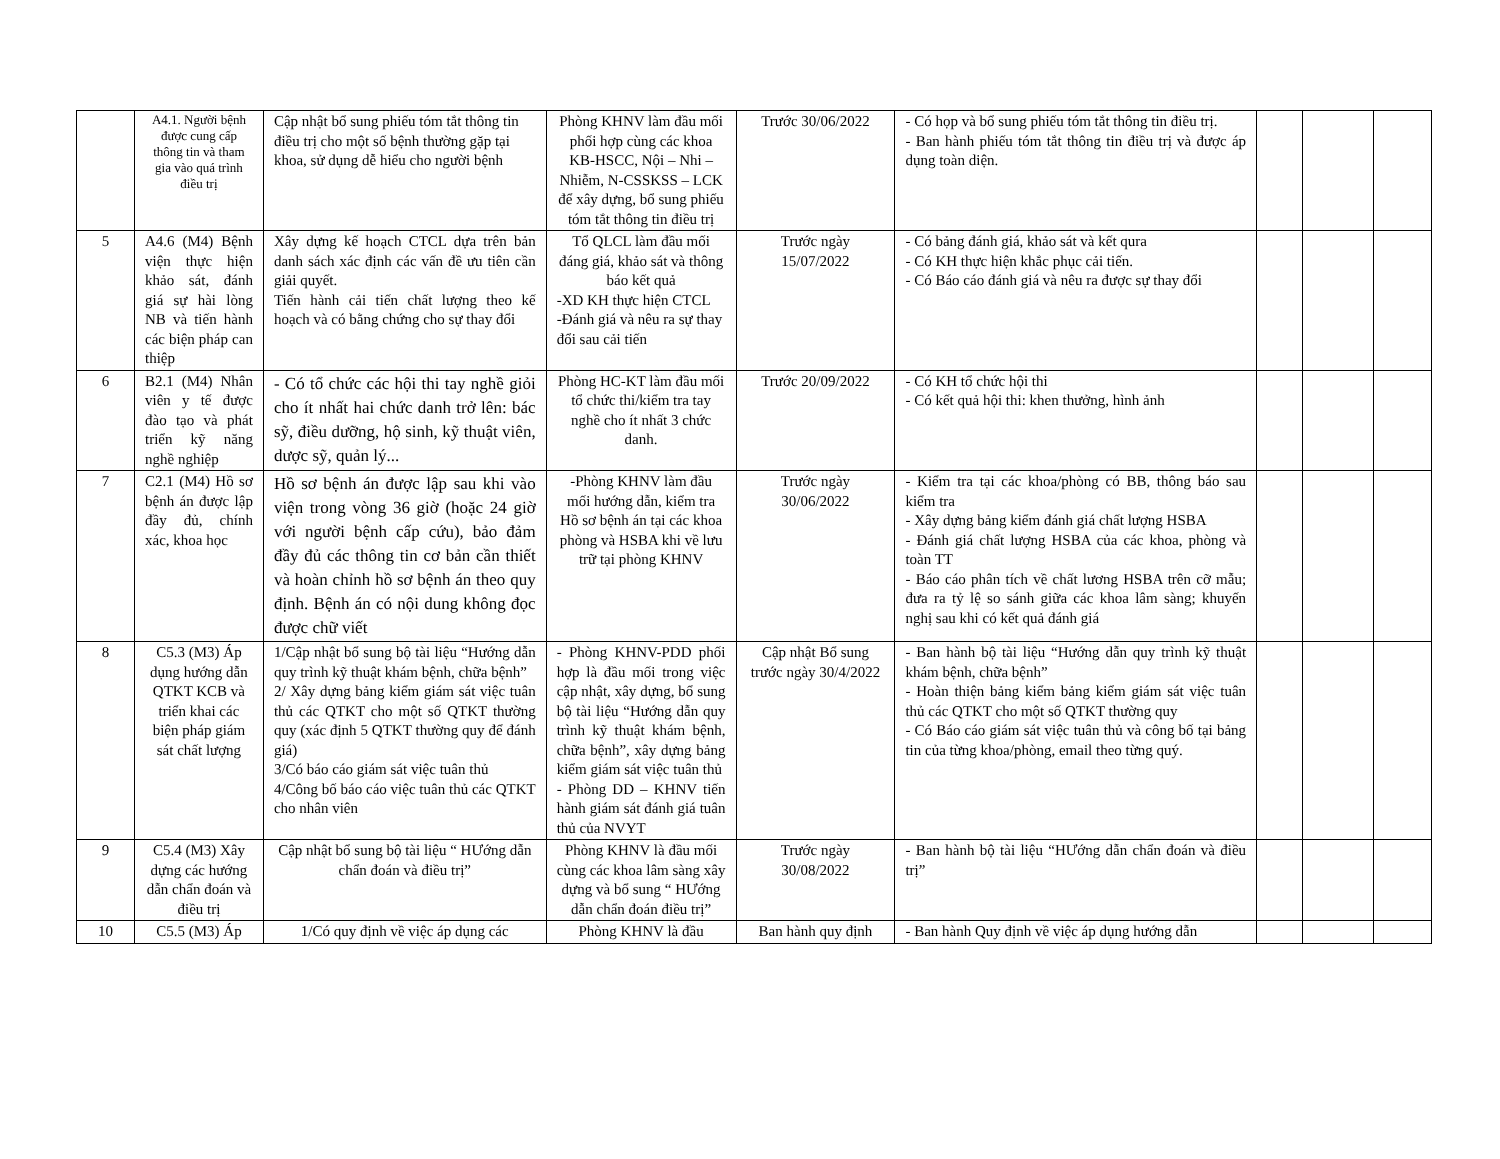| | A4.1. Người bệnh được cung cấp thông tin và tham gia vào quá trình điều trị | Cập nhật bổ sung phiếu tóm tắt thông tin điều trị cho một số bệnh thường gặp tại khoa, sử dụng dễ hiểu cho người bệnh | Phòng KHNV làm đầu mối phối hợp cùng các khoa KB-HSCC, Nội – Nhi – Nhiễm, N-CSSKSS – LCK để xây dựng, bổ sung phiếu tóm tắt thông tin điều trị | Trước 30/06/2022 | - Có họp và bổ sung phiếu tóm tắt thông tin điều trị. - Ban hành phiếu tóm tắt thông tin điều trị và được áp dụng toàn diện. | | | |
| 5 | A4.6 (M4) Bệnh viện thực hiện khảo sát, đánh giá sự hài lòng NB và tiến hành các biện pháp can thiệp | Xây dựng kế hoạch CTCL dựa trên bản danh sách xác định các vấn đề ưu tiên cần giải quyết. Tiến hành cải tiến chất lượng theo kế hoạch và có bằng chứng cho sự thay đổi | Tổ QLCL làm đầu mối đáng giá, khảo sát và thông báo kết quả -XD KH thực hiện CTCL -Đánh giá và nêu ra sự thay đổi sau cải tiến | Trước ngày 15/07/2022 | - Có bảng đánh giá, khảo sát và kết qura - Có KH thực hiện khắc phục cải tiến. - Có Báo cáo đánh giá và nêu ra được sự thay đổi | | | |
| 6 | B2.1 (M4) Nhân viên y tế được đào tạo và phát triển kỹ năng nghề nghiệp | - Có tổ chức các hội thi tay nghề giỏi cho ít nhất hai chức danh trở lên: bác sỹ, điều dưỡng, hộ sinh, kỹ thuật viên, dược sỹ, quản lý... | Phòng HC-KT làm đầu mối tổ chức thi/kiểm tra tay nghề cho ít nhất 3 chức danh. | Trước 20/09/2022 | - Có KH tổ chức hội thi - Có kết quả hội thi: khen thưởng, hình ảnh | | | |
| 7 | C2.1 (M4) Hồ sơ bệnh án được lập đầy đủ, chính xác, khoa học | Hồ sơ bệnh án được lập sau khi vào viện trong vòng 36 giờ (hoặc 24 giờ với người bệnh cấp cứu), bảo đảm đầy đủ các thông tin cơ bản cần thiết và hoàn chỉnh hồ sơ bệnh án theo quy định. Bệnh án có nội dung không đọc được chữ viết | -Phòng KHNV làm đầu mối hướng dẫn, kiểm tra Hồ sơ bệnh án tại các khoa phòng và HSBA khi về lưu trữ tại phòng KHNV | Trước ngày 30/06/2022 | - Kiểm tra tại các khoa/phòng có BB, thông báo sau kiểm tra - Xây dựng bảng kiểm đánh giá chất lượng HSBA - Đánh giá chất lượng HSBA của các khoa, phòng và toàn TT - Báo cáo phân tích về chất lương HSBA trên cỡ mẫu; đưa ra tỷ lệ so sánh giữa các khoa lâm sàng; khuyến nghị sau khi có kết quả đánh giá | | | |
| 8 | C5.3 (M3) Áp dụng hướng dẫn QTKT KCB và triển khai các biện pháp giám sát chất lượng | 1/Cập nhật bổ sung bộ tài liệu “Hướng dẫn quy trình kỹ thuật khám bệnh, chữa bệnh” 2/ Xây dựng bảng kiểm giám sát việc tuân thủ các QTKT cho một số QTKT thường quy (xác định 5 QTKT thường quy để đánh giá) 3/Có báo cáo giám sát việc tuân thủ 4/Công bố báo cáo việc tuân thủ các QTKT cho nhân viên | - Phòng KHNV-PDD phối hợp là đầu mối trong việc cập nhật, xây dựng, bổ sung bộ tài liệu “Hướng dẫn quy trình kỹ thuật khám bệnh, chữa bệnh”, xây dựng bảng kiểm giám sát việc tuân thủ - Phòng DD – KHNV tiến hành giám sát đánh giá tuân thủ của NVYT | Cập nhật Bổ sung trước ngày 30/4/2022 | - Ban hành bộ tài liệu “Hướng dẫn quy trình kỹ thuật khám bệnh, chữa bệnh” - Hoàn thiện bảng kiểm bảng kiểm giám sát việc tuân thủ các QTKT cho một số QTKT thường quy - Có Báo cáo giám sát việc tuân thủ và công bố tại bảng tin của từng khoa/phòng, email theo từng quý. | | | |
| 9 | C5.4 (M3) Xây dựng các hướng dẫn chẩn đoán và điều trị | Cập nhật bổ sung bộ tài liệu “ HƯớng dẫn chẩn đoán và điều trị” | Phòng KHNV là đầu mối cùng các khoa lâm sàng xây dựng và bổ sung “ HƯớng dẫn chẩn đoán điều trị” | Trước ngày 30/08/2022 | - Ban hành bộ tài liệu “HƯớng dẫn chẩn đoán và điều trị” | | | |
| 10 | C5.5 (M3) Áp | 1/Có quy định về việc áp dụng các | Phòng KHNV là đầu | Ban hành quy định | - Ban hành Quy định về việc áp dụng hướng dẫn | | | |